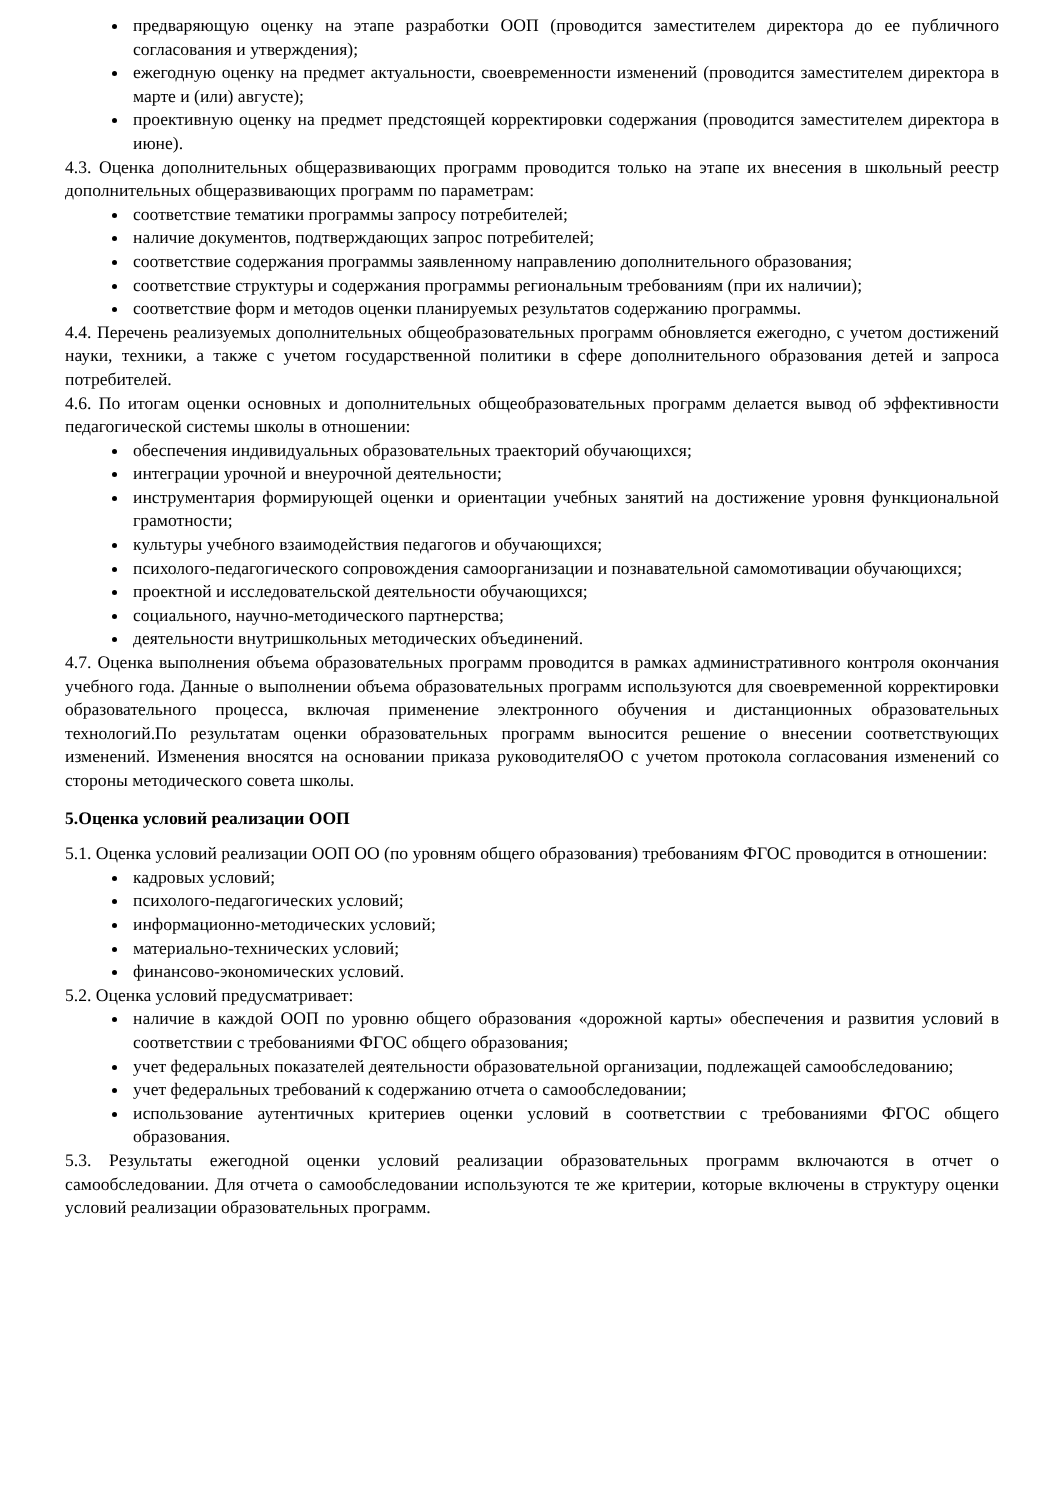предваряющую оценку на этапе разработки ООП (проводится заместителем директора до ее публичного согласования и утверждения);
ежегодную оценку на предмет актуальности, своевременности изменений (проводится заместителем директора в марте и (или) августе);
проективную оценку на предмет предстоящей корректировки содержания (проводится заместителем директора в июне).
4.3. Оценка дополнительных общеразвивающих программ проводится только на этапе их внесения в школьный реестр дополнительных общеразвивающих программ по параметрам:
соответствие тематики программы запросу потребителей;
наличие документов, подтверждающих запрос потребителей;
соответствие содержания программы заявленному направлению дополнительного образования;
соответствие структуры и содержания программы региональным требованиям (при их наличии);
соответствие форм и методов оценки планируемых результатов содержанию программы.
4.4. Перечень реализуемых дополнительных общеобразовательных программ обновляется ежегодно, с учетом достижений науки, техники, а также с учетом государственной политики в сфере дополнительного образования детей и запроса потребителей.
4.6. По итогам оценки основных и дополнительных общеобразовательных программ делается вывод об эффективности педагогической системы школы в отношении:
обеспечения индивидуальных образовательных траекторий обучающихся;
интеграции урочной и внеурочной деятельности;
инструментария формирующей оценки и ориентации учебных занятий на достижение уровня функциональной грамотности;
культуры учебного взаимодействия педагогов и обучающихся;
психолого-педагогического сопровождения самоорганизации и познавательной самомотивации обучающихся;
проектной и исследовательской деятельности обучающихся;
социального, научно-методического партнерства;
деятельности внутришкольных методических объединений.
4.7. Оценка выполнения объема образовательных программ проводится в рамках административного контроля окончания учебного года. Данные о выполнении объема образовательных программ используются для своевременной корректировки образовательного процесса, включая применение электронного обучения и дистанционных образовательных технологий.По результатам оценки образовательных программ выносится решение о внесении соответствующих изменений. Изменения вносятся на основании приказа руководителяОО с учетом протокола согласования изменений со стороны методического совета школы.
5.Оценка условий реализации ООП
5.1. Оценка условий реализации ООП ОО (по уровням общего образования) требованиям ФГОС проводится в отношении:
кадровых условий;
психолого-педагогических условий;
информационно-методических условий;
материально-технических условий;
финансово-экономических условий.
5.2. Оценка условий предусматривает:
наличие в каждой ООП по уровню общего образования «дорожной карты» обеспечения и развития условий в соответствии с требованиями ФГОС общего образования;
учет федеральных показателей деятельности образовательной организации, подлежащей самообследованию;
учет федеральных требований к содержанию отчета о самообследовании;
использование аутентичных критериев оценки условий в соответствии с требованиями ФГОС общего образования.
5.3. Результаты ежегодной оценки условий реализации образовательных программ включаются в отчет о самообследовании. Для отчета о самообследовании используются те же критерии, которые включены в структуру оценки условий реализации образовательных программ.